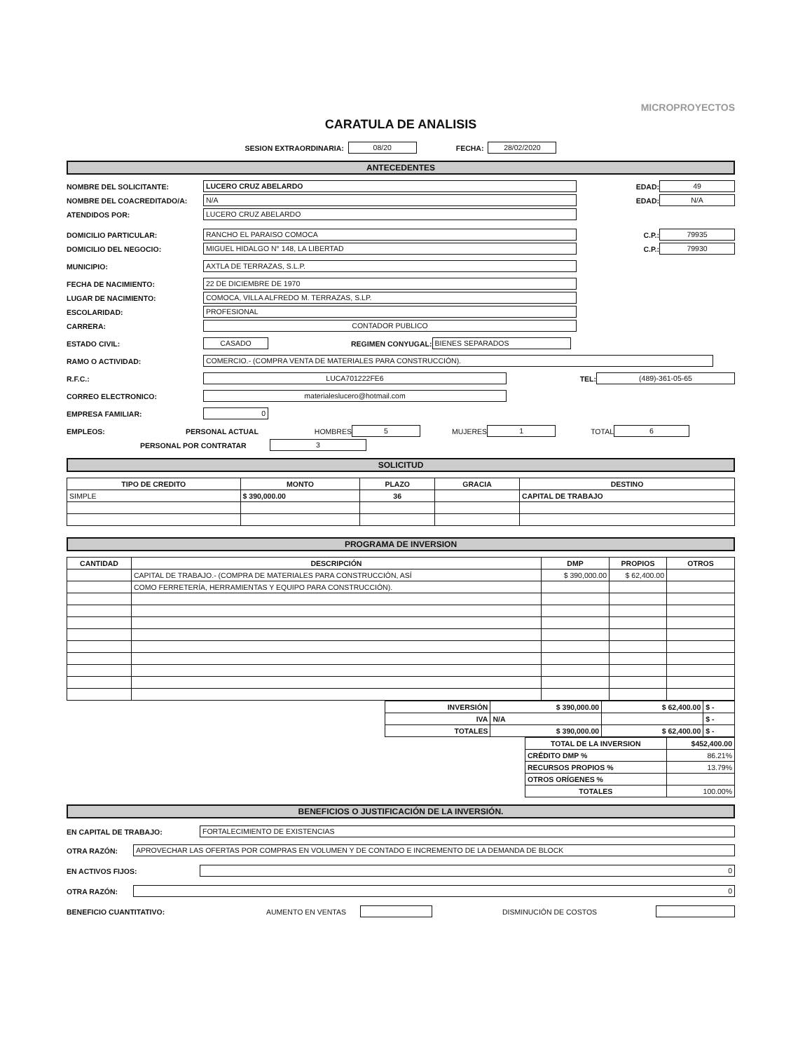MICROPROYECTOS
CARATULA DE ANALISIS
SESION EXTRAORDINARIA: 08/20 FECHA: 28/02/2020
ANTECEDENTES
NOMBRE DEL SOLICITANTE: LUCERO CRUZ ABELARDO EDAD: 49
NOMBRE DEL COACREDITADO/A: N/A EDAD: N/A
ATENDIDOS POR: LUCERO CRUZ ABELARDO
DOMICILIO PARTICULAR: RANCHO EL PARAISO COMOCA C.P.: 79935
DOMICILIO DEL NEGOCIO: MIGUEL HIDALGO N° 148, LA LIBERTAD C.P.: 79930
MUNICIPIO: AXTLA DE TERRAZAS, S.L.P.
FECHA DE NACIMIENTO: 22 DE DICIEMBRE DE 1970
LUGAR DE NACIMIENTO: COMOCA, VILLA ALFREDO M. TERRAZAS, S.LP.
ESCOLARIDAD: PROFESIONAL
CARRERA: CONTADOR PUBLICO
ESTADO CIVIL: CASADO REGIMEN CONYUGAL: BIENES SEPARADOS
RAMO O ACTIVIDAD: COMERCIO.- (COMPRA VENTA DE MATERIALES PARA CONSTRUCCIÓN).
R.F.C.: LUCA701222FE6 TEL: (489)-361-05-65
CORREO ELECTRONICO: materialeslucero@hotmail.com
EMPRESA FAMILIAR: 0
EMPLEOS: PERSONAL ACTUAL HOMBRES 5 MUJERES 1 TOTAL 6
PERSONAL POR CONTRATAR 3
SOLICITUD
| TIPO DE CREDITO | MONTO | PLAZO | GRACIA | DESTINO |
| --- | --- | --- | --- | --- |
| SIMPLE | $ 390,000.00 | 36 | | CAPITAL DE TRABAJO |
PROGRAMA DE INVERSION
| CANTIDAD | DESCRIPCIÓN | DMP | PROPIOS | OTROS |
| --- | --- | --- | --- | --- |
| | CAPITAL DE TRABAJO.- (COMPRA DE MATERIALES PARA CONSTRUCCIÓN, ASÍ | $ 390,000.00 | $ 62,400.00 | |
| | COMO FERRETERÍA, HERRAMIENTAS Y EQUIPO PARA CONSTRUCCIÓN). | | | |
| INVERSIÓN | $ 390,000.00 | $ 62,400.00 | $ - |
| IVA | N/A | | $ - |
| TOTALES | $ 390,000.00 | $ 62,400.00 | $ - |
| TOTAL DE LA INVERSION | $452,400.00 |
| CRÉDITO DMP % | 86.21% |
| RECURSOS PROPIOS % | 13.79% |
| OTROS ORÍGENES % | |
| TOTALES | 100.00% |
BENEFICIOS O JUSTIFICACIÓN DE LA INVERSIÓN.
EN CAPITAL DE TRABAJO: FORTALECIMIENTO DE EXISTENCIAS
OTRA RAZÓN: APROVECHAR LAS OFERTAS POR COMPRAS EN VOLUMEN Y DE CONTADO E INCREMENTO DE LA DEMANDA DE BLOCK
EN ACTIVOS FIJOS: 0
OTRA RAZÓN: 0
BENEFICIO CUANTITATIVO: AUMENTO EN VENTAS DISMINUCIÓN DE COSTOS